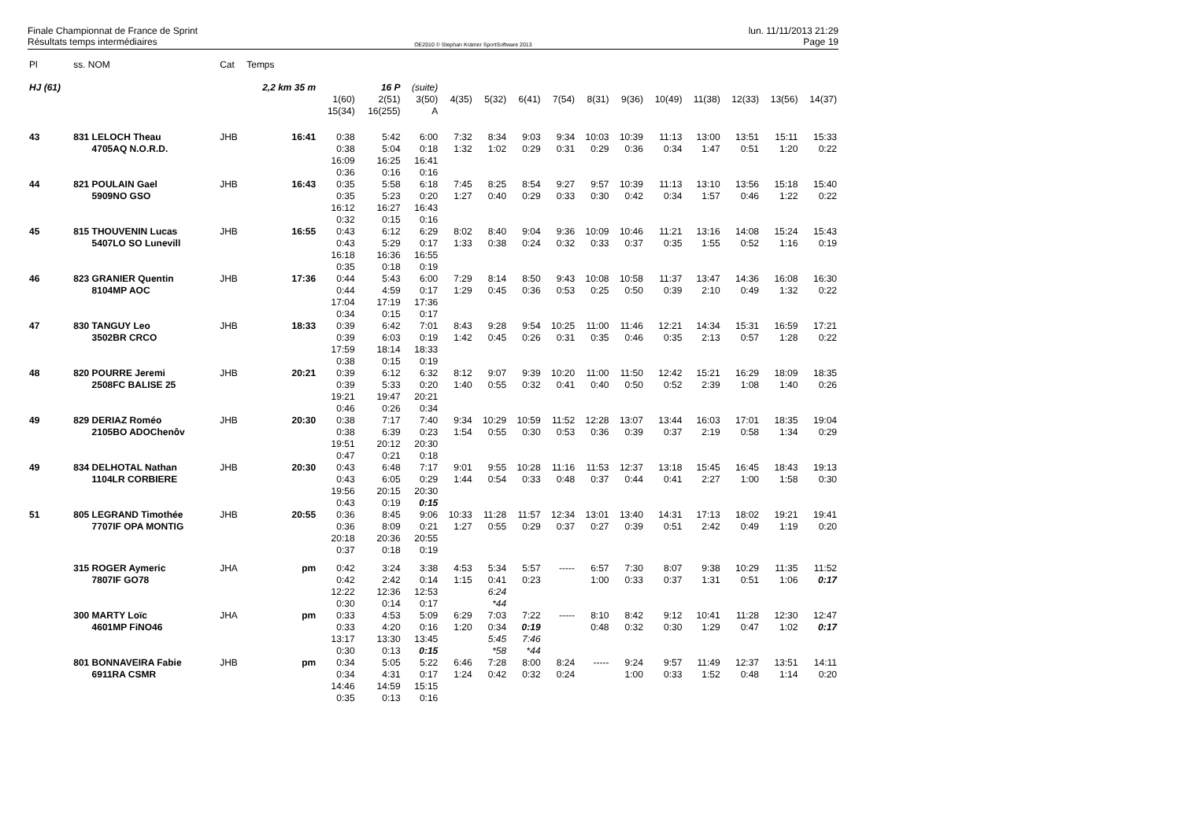Finale Championnat de France de Sprint
Résultats temps intermédiaires
OE2010 © Stephan Krämer SportSoftware 2013
lun. 11/11/2013 21:29
Page 19
| Pl | ss. NOM | Cat | Temps | | | | | | | | | | | | | | |
| --- | --- | --- | --- | --- | --- | --- | --- | --- | --- | --- | --- | --- | --- | --- | --- | --- | --- |
| HJ (61) | | | 2,2 km 35 m | | 16 P | (suite) | | | | | | | | | | | |
| | | | | 1(60) 15(34) | 2(51) 16(255) | 3(50) A | 4(35) | 5(32) | 6(41) | 7(54) | 8(31) | 9(36) | 10(49) | 11(38) | 12(33) | 13(56) | 14(37) |
| 43 | 831 LELOCH Theau 4705AQ N.O.R.D. | JHB | 16:41 | 0:38 0:38 16:09 0:36 | 5:42 5:04 16:25 0:16 | 6:00 0:18 16:41 0:16 | 7:32 1:32 | 8:34 1:02 | 9:03 0:29 | 9:34 0:31 | 10:03 0:29 | 10:39 0:36 | 11:13 0:34 | 13:00 1:47 | 13:51 0:51 | 15:11 1:20 | 15:33 0:22 |
| 44 | 821 POULAIN Gael 5909NO GSO | JHB | 16:43 | 0:35 0:35 16:12 0:32 | 5:58 5:23 16:27 0:15 | 6:18 0:20 16:43 0:16 | 7:45 1:27 | 8:25 0:40 | 8:54 0:29 | 9:27 0:33 | 9:57 0:30 | 10:39 0:42 | 11:13 0:34 | 13:10 1:57 | 13:56 0:46 | 15:18 1:22 | 15:40 0:22 |
| 45 | 815 THOUVENIN Lucas 5407LO SO Lunevill | JHB | 16:55 | 0:43 0:43 16:18 0:35 | 6:12 5:29 16:36 0:18 | 6:29 0:17 16:55 0:19 | 8:02 1:33 | 8:40 0:38 | 9:04 0:24 | 9:36 0:32 | 10:09 0:33 | 10:46 0:37 | 11:21 0:35 | 13:16 1:55 | 14:08 0:52 | 15:24 1:16 | 15:43 0:19 |
| 46 | 823 GRANIER Quentin 8104MP AOC | JHB | 17:36 | 0:44 0:44 17:04 0:34 | 5:43 4:59 17:19 0:15 | 6:00 0:17 17:36 0:17 | 7:29 1:29 | 8:14 0:45 | 8:50 0:36 | 9:43 0:53 | 10:08 0:25 | 10:58 0:50 | 11:37 0:39 | 13:47 2:10 | 14:36 0:49 | 16:08 1:32 | 16:30 0:22 |
| 47 | 830 TANGUY Leo 3502BR CRCO | JHB | 18:33 | 0:39 0:39 17:59 0:38 | 6:42 6:03 18:14 0:15 | 7:01 0:19 18:33 0:19 | 8:43 1:42 | 9:28 0:45 | 9:54 0:26 | 10:25 0:31 | 11:00 0:35 | 11:46 0:46 | 12:21 0:35 | 14:34 2:13 | 15:31 0:57 | 16:59 1:28 | 17:21 0:22 |
| 48 | 820 POURRE Jeremi 2508FC BALISE 25 | JHB | 20:21 | 0:39 0:39 19:21 0:46 | 6:12 5:33 19:47 0:26 | 6:32 0:20 20:21 0:34 | 8:12 1:40 | 9:07 0:55 | 9:39 0:32 | 10:20 0:41 | 11:00 0:40 | 11:50 0:50 | 12:42 0:52 | 15:21 2:39 | 16:29 1:08 | 18:09 1:40 | 18:35 0:26 |
| 49 | 829 DERIAZ Roméo 2105BO ADOChenôv | JHB | 20:30 | 0:38 0:38 19:51 0:47 | 7:17 6:39 20:12 0:21 | 7:40 0:23 20:30 0:18 | 9:34 1:54 | 10:29 0:55 | 10:59 0:30 | 11:52 0:53 | 12:28 0:36 | 13:07 0:39 | 13:44 0:37 | 16:03 2:19 | 17:01 0:58 | 18:35 1:34 | 19:04 0:29 |
| 49 | 834 DELHOTAL Nathan 1104LR CORBIERE | JHB | 20:30 | 0:43 0:43 19:56 0:43 | 6:48 6:05 20:15 0:19 | 7:17 0:29 20:30 0:15 | 9:01 1:44 | 9:55 0:54 | 10:28 0:33 | 11:16 0:48 | 11:53 0:37 | 12:37 0:44 | 13:18 0:41 | 15:45 2:27 | 16:45 1:00 | 18:43 1:58 | 19:13 0:30 |
| 51 | 805 LEGRAND Timothée 7707IF OPA MONTIG | JHB | 20:55 | 0:36 0:36 20:18 0:37 | 8:45 8:09 20:36 0:18 | 9:06 0:21 20:55 0:19 | 10:33 1:27 | 11:28 0:55 | 11:57 0:29 | 12:34 0:37 | 13:01 0:27 | 13:40 0:39 | 14:31 0:51 | 17:13 2:42 | 18:02 0:49 | 19:21 1:19 | 19:41 0:20 |
| | 315 ROGER Aymeric 7807IF GO78 | JHA | pm | 0:42 0:42 12:22 0:30 | 3:24 2:42 12:36 0:14 | 3:38 0:14 12:53 0:17 | 4:53 1:15 | 5:34 0:41 6:24 *44 | 5:57 0:23 | ----- | 6:57 1:00 | 7:30 0:33 | 8:07 0:37 | 9:38 1:31 | 10:29 0:51 | 11:35 1:06 | 11:52 0:17 |
| | 300 MARTY Loïc 4601MP FiNO46 | JHA | pm | 0:33 0:33 13:17 0:30 | 4:53 4:20 13:30 0:13 | 5:09 0:16 13:45 0:15 | 6:29 1:20 | 7:03 0:34 5:45 *58 | 7:22 0:19 7:46 *44 | ----- | 8:10 0:48 | 8:42 0:32 | 9:12 0:30 | 10:41 1:29 | 11:28 0:47 | 12:30 1:02 | 12:47 0:17 |
| | 801 BONNAVEIRA Fabie 6911RA CSMR | JHB | pm | 0:34 0:34 14:46 0:35 | 5:05 4:31 14:59 0:13 | 5:22 0:17 15:15 0:16 | 6:46 1:24 | 7:28 0:42 | 8:00 0:32 | 8:24 0:24 | ----- | 9:24 1:00 | 9:57 0:33 | 11:49 1:52 | 12:37 0:48 | 13:51 1:14 | 14:11 0:20 |